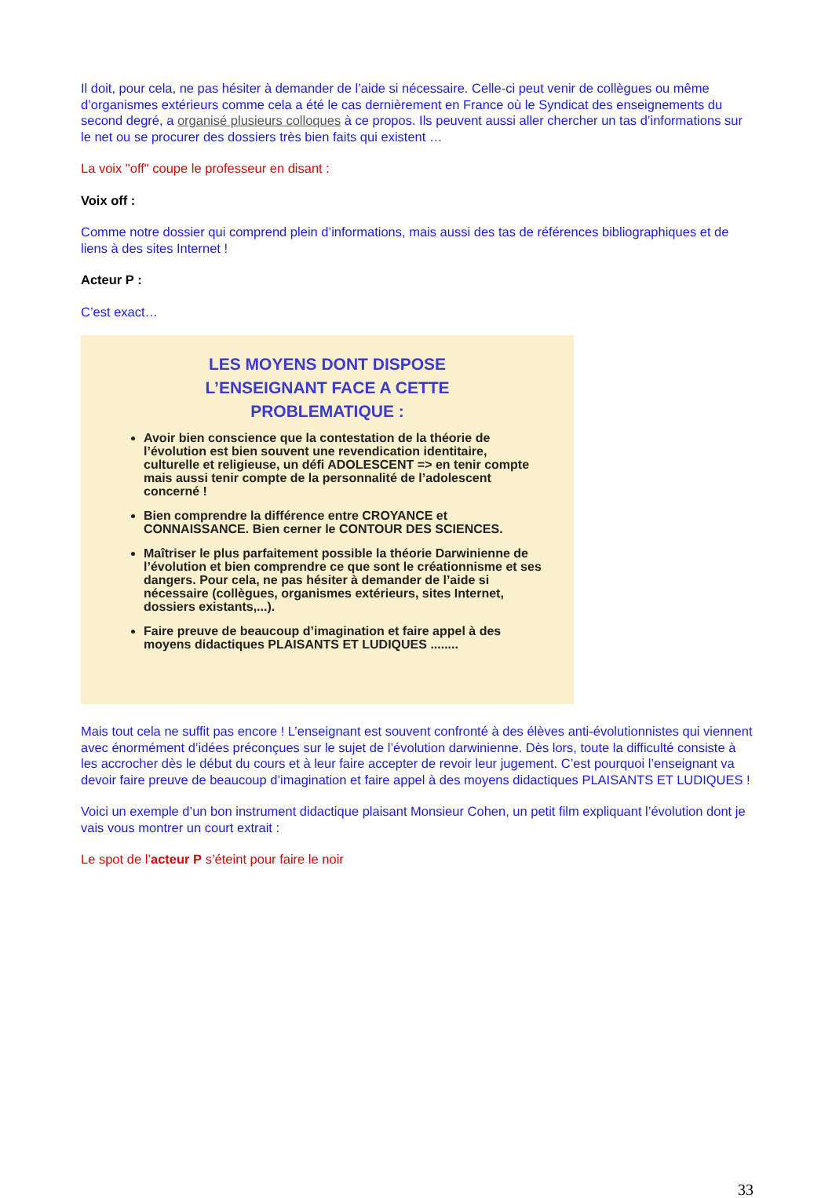Il doit, pour cela, ne pas hésiter à demander de l’aide si nécessaire. Celle-ci peut venir de collègues ou même d’organismes extérieurs comme cela a été le cas dernièrement en France où le Syndicat des enseignements du second degré, a organisé plusieurs colloques à ce propos. Ils peuvent aussi aller chercher un tas d’informations sur le net ou se procurer des dossiers très bien faits qui existent …
La voix "off" coupe le professeur en disant :
Voix off :
Comme notre dossier qui comprend plein d’informations, mais aussi des tas de références bibliographiques et de liens à des sites Internet !
Acteur P :
C’est exact…
LES MOYENS DONT DISPOSE
L’ENSEIGNANT FACE A CETTE
PROBLEMATIQUE :
Avoir bien conscience que la contestation de la théorie de l’évolution est bien souvent une revendication identitaire, culturelle et religieuse, un défi ADOLESCENT => en tenir compte mais aussi tenir compte de la personnalité de l’adolescent concerné !
Bien comprendre la différence entre CROYANCE et CONNAISSANCE. Bien cerner le CONTOUR DES SCIENCES.
Maîtriser le plus parfaitement possible la théorie Darwinienne de l’évolution et bien comprendre ce que sont le créationnisme et ses dangers. Pour cela, ne pas hésiter à demander de l’aide si nécessaire (collègues, organismes extérieurs, sites Internet, dossiers existants,...).
Faire preuve de beaucoup d’imagination et faire appel à des moyens didactiques PLAISANTS ET LUDIQUES ........
Mais tout cela ne suffit pas encore ! L’enseignant est souvent confronté à des élèves anti-évolutionnistes qui viennent avec énormément d’idées préconçues sur le sujet de l’évolution darwinienne. Dès lors, toute la difficulté consiste à les accrocher dès le début du cours et à leur faire accepter de revoir leur jugement. C’est pourquoi l’enseignant va devoir faire preuve de beaucoup d’imagination et faire appel à des moyens didactiques PLAISANTS ET LUDIQUES !
Voici un exemple d’un bon instrument didactique plaisant Monsieur Cohen, un petit film expliquant l’évolution dont je vais vous montrer un court extrait :
Le spot de l’acteur P s’éteint pour faire le noir
33